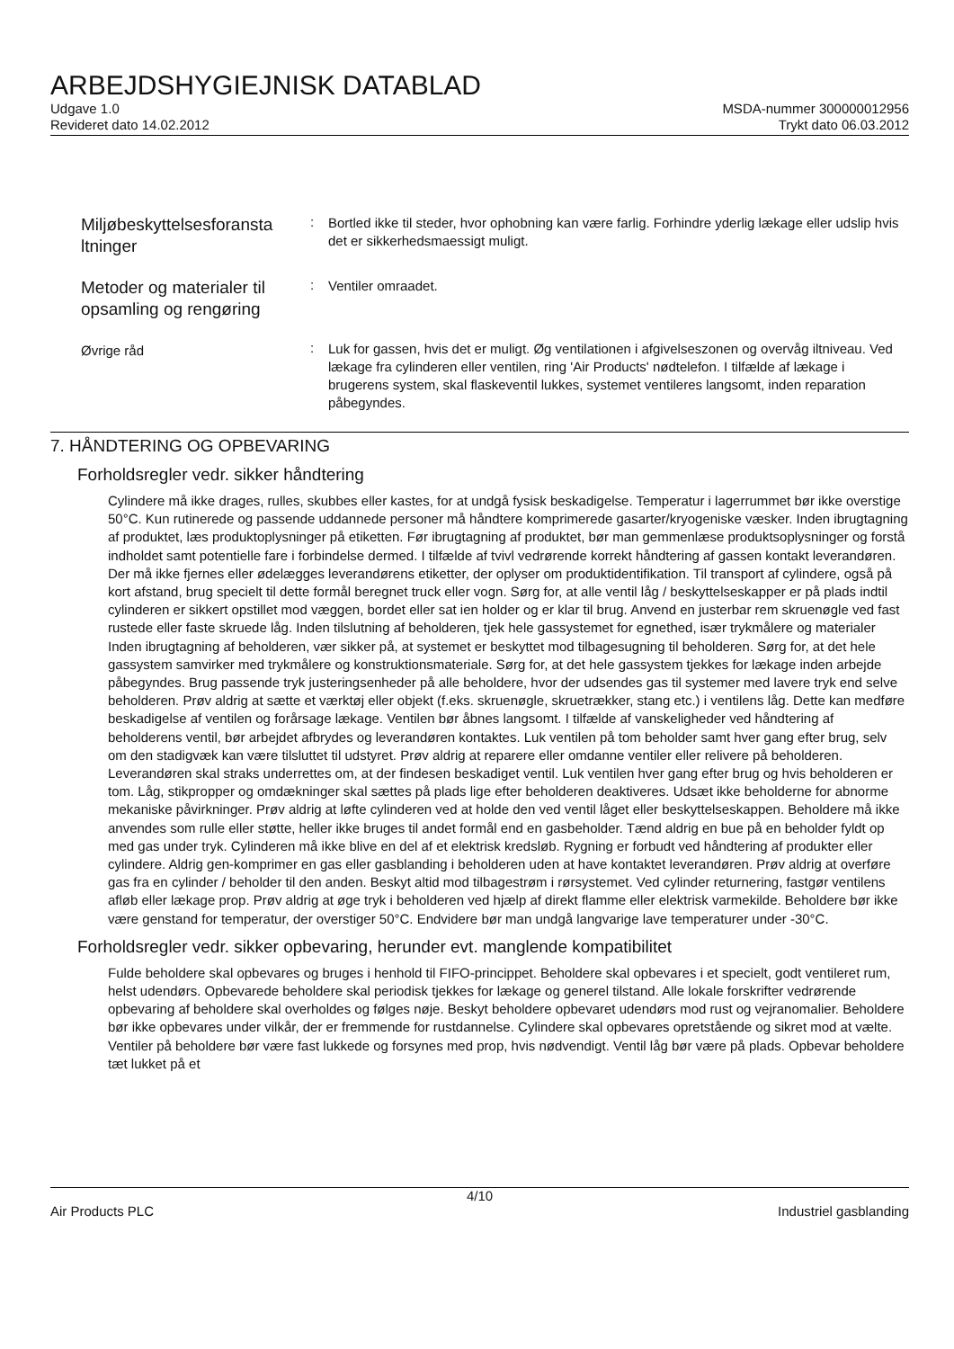ARBEJDSHYGIEJNISK DATABLAD
Udgave 1.0
Revideret dato 14.02.2012
MSDA-nummer 300000012956
Trykt dato 06.03.2012
Miljøbeskyttelsesforansta ltninger
:
Bortled ikke til steder, hvor ophobning kan være farlig. Forhindre yderlig lækage eller udslip hvis det er sikkerhedsmaessigt muligt.
Metoder og materialer til opsamling og rengøring
:
Ventiler omraadet.
Øvrige råd
:
Luk for gassen, hvis det er muligt. Øg ventilationen i afgivelseszonen og overvåg iltniveau. Ved lækage fra cylinderen eller ventilen, ring 'Air Products' nødtelefon. I tilfælde af lækage i brugerens system, skal flaskeventil lukkes, systemet ventileres langsomt, inden reparation påbegyndes.
7. HÅNDTERING OG OPBEVARING
Forholdsregler vedr. sikker håndtering
Cylindere må ikke drages, rulles, skubbes eller kastes, for at undgå fysisk beskadigelse. Temperatur i lagerrummet bør ikke overstige 50°C. Kun rutinerede og passende uddannede personer må håndtere komprimerede gasarter/kryogeniske væsker. Inden ibrugtagning af produktet, læs produktoplysninger på etiketten. Før ibrugtagning af produktet, bør man gemmenlæse produktsoplysninger og forstå indholdet samt potentielle fare i forbindelse dermed. I tilfælde af tvivl vedrørende korrekt håndtering af gassen kontakt leverandøren. Der må ikke fjernes eller ødelægges leverandørens etiketter, der oplyser om produktidentifikation. Til transport af cylindere, også på kort afstand, brug specielt til dette formål beregnet truck eller vogn. Sørg for, at alle ventil låg / beskyttelseskapper er på plads indtil cylinderen er sikkert opstillet mod væggen, bordet eller sat ien holder og er klar til brug. Anvend en justerbar rem skruenøgle ved fast rustede eller faste skruede låg. Inden tilslutning af beholderen, tjek hele gassystemet for egnethed, især trykmålere og materialer Inden ibrugtagning af beholderen, vær sikker på, at systemet er beskyttet mod tilbagesugning til beholderen. Sørg for, at det hele gassystem samvirker med trykmålere og konstruktionsmateriale. Sørg for, at det hele gassystem tjekkes for lækage inden arbejde påbegyndes. Brug passende tryk justeringsenheder på alle beholdere, hvor der udsendes gas til systemer med lavere tryk end selve beholderen. Prøv aldrig at sætte et værktøj eller objekt (f.eks. skruenøgle, skruetrækker, stang etc.) i ventilens låg. Dette kan medføre beskadigelse af ventilen og forårsage lækage. Ventilen bør åbnes langsomt. I tilfælde af vanskeligheder ved håndtering af beholderens ventil, bør arbejdet afbrydes og leverandøren kontaktes. Luk ventilen på tom beholder samt hver gang efter brug, selv om den stadigvæk kan være tilsluttet til udstyret. Prøv aldrig at reparere eller omdanne ventiler eller relivere på beholderen. Leverandøren skal straks underrettes om, at der findesen beskadiget ventil. Luk ventilen hver gang efter brug og hvis beholderen er tom. Låg, stikpropper og omdækninger skal sættes på plads lige efter beholderen deaktiveres. Udsæt ikke beholderne for abnorme mekaniske påvirkninger. Prøv aldrig at løfte cylinderen ved at holde den ved ventil låget eller beskyttelseskappen. Beholdere må ikke anvendes som rulle eller støtte, heller ikke bruges til andet formål end en gasbeholder. Tænd aldrig en bue på en beholder fyldt op med gas under tryk. Cylinderen må ikke blive en del af et elektrisk kredsløb. Rygning er forbudt ved håndtering af produkter eller cylindere. Aldrig gen-komprimer en gas eller gasblanding i beholderen uden at have kontaktet leverandøren. Prøv aldrig at overføre gas fra en cylinder / beholder til den anden. Beskyt altid mod tilbagestrøm i rørsystemet. Ved cylinder returnering, fastgør ventilens afløb eller lækage prop. Prøv aldrig at øge tryk i beholderen ved hjælp af direkt flamme eller elektrisk varmekilde. Beholdere bør ikke være genstand for temperatur, der overstiger 50°C. Endvidere bør man undgå langvarige lave temperaturer under -30°C.
Forholdsregler vedr. sikker opbevaring, herunder evt. manglende kompatibilitet
Fulde beholdere skal opbevares og bruges i henhold til FIFO-princippet. Beholdere skal opbevares i et specielt, godt ventileret rum, helst udendørs. Opbevarede beholdere skal periodisk tjekkes for lækage og generel tilstand. Alle lokale forskrifter vedrørende opbevaring af beholdere skal overholdes og følges nøje. Beskyt beholdere opbevaret udendørs mod rust og vejranomalier. Beholdere bør ikke opbevares under vilkår, der er fremmende for rustdannelse. Cylindere skal opbevares opretstående og sikret mod at vælte. Ventiler på beholdere bør være fast lukkede og forsynes med prop, hvis nødvendigt. Ventil låg bør være på plads. Opbevar beholdere tæt lukket på et
4/10
Air Products PLC Industriel gasblanding